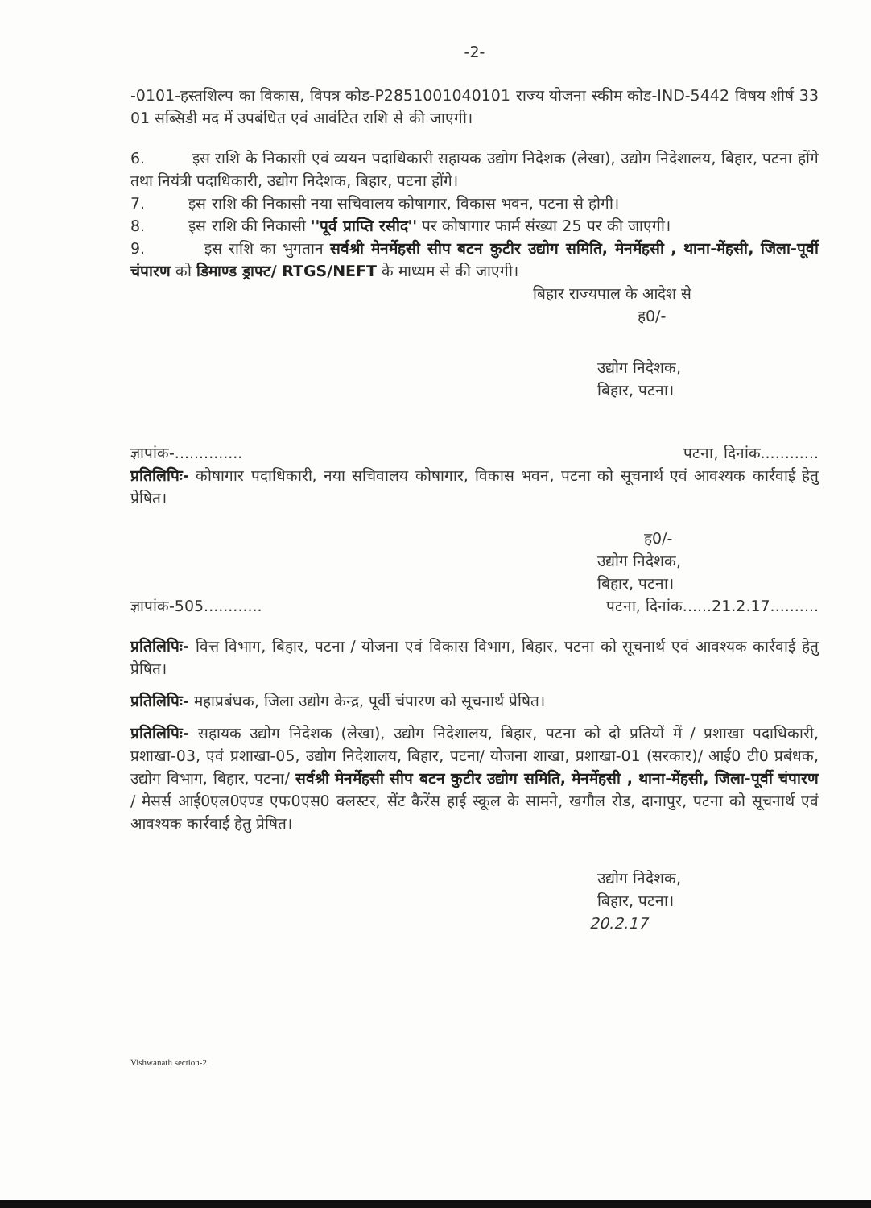-2-
-0101-हस्तशिल्प का विकास, विपत्र कोड-P2851001040101 राज्य योजना स्कीम कोड-IND-5442 विषय शीर्ष 33 01 सब्सिडी मद में उपबंधित एवं आवंटित राशि से की जाएगी।
6. इस राशि के निकासी एवं व्ययन पदाधिकारी सहायक उद्योग निदेशक (लेखा), उद्योग निदेशालय, बिहार, पटना होंगे तथा नियंत्री पदाधिकारी, उद्योग निदेशक, बिहार, पटना होंगे।
7. इस राशि की निकासी नया सचिवालय कोषागार, विकास भवन, पटना से होगी।
8. इस राशि की निकासी ''पूर्व प्राप्ति रसीद'' पर कोषागार फार्म संख्या 25 पर की जाएगी।
9. इस राशि का भुगतान सर्वश्री मेनर्मेहसी सीप बटन कुटीर उद्योग समिति, मेनर्मेहसी , थाना-मेंहसी, जिला-पूर्वी चंपारण को डिमाण्ड ड्राफ्ट/ RTGS/NEFT के माध्यम से की जाएगी।
बिहार राज्यपाल के आदेश से
ह0/-
उद्योग निदेशक,
बिहार, पटना।
ज्ञापांक-.............. पटना, दिनांक............
प्रतिलिपिः- कोषागार पदाधिकारी, नया सचिवालय कोषागार, विकास भवन, पटना को सूचनार्थ एवं आवश्यक कार्रवाई हेतु प्रेषित।
ह0/-
उद्योग निदेशक,
बिहार, पटना।
ज्ञापांक-505............ पटना, दिनांक......21.2.17..........
प्रतिलिपिः- वित्त विभाग, बिहार, पटना / योजना एवं विकास विभाग, बिहार, पटना को सूचनार्थ एवं आवश्यक कार्रवाई हेतु प्रेषित।
प्रतिलिपिः- महाप्रबंधक, जिला उद्योग केन्द्र, पूर्वी चंपारण को सूचनार्थ प्रेषित।
प्रतिलिपिः- सहायक उद्योग निदेशक (लेखा), उद्योग निदेशालय, बिहार, पटना को दो प्रतियों में / प्रशाखा पदाधिकारी, प्रशाखा-03, एवं प्रशाखा-05, उद्योग निदेशालय, बिहार, पटना/ योजना शाखा, प्रशाखा-01 (सरकार)/ आई0 टी0 प्रबंधक, उद्योग विभाग, बिहार, पटना/ सर्वश्री मेनर्मेहसी सीप बटन कुटीर उद्योग समिति, मेनर्मेहसी , थाना-मेंहसी, जिला-पूर्वी चंपारण / मेसर्स आई0एल0एण्ड एफ0एस0 क्लस्टर, सेंट कैरेंस हाई स्कूल के सामने, खगौल रोड, दानापुर, पटना को सूचनार्थ एवं आवश्यक कार्रवाई हेतु प्रेषित।
उद्योग निदेशक,
बिहार, पटना।
20.2.17
Vishwanath section-2